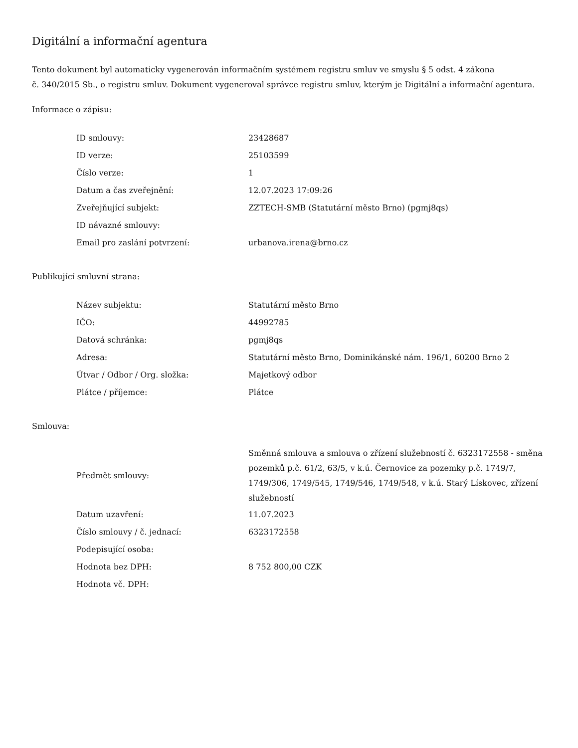Digitální a informační agentura
Tento dokument byl automaticky vygenerován informačním systémem registru smluv ve smyslu § 5 odst. 4 zákona
č. 340/2015 Sb., o registru smluv. Dokument vygeneroval správce registru smluv, kterým je Digitální a informační agentura.
Informace o zápisu:
| ID smlouvy: | 23428687 |
| ID verze: | 25103599 |
| Číslo verze: | 1 |
| Datum a čas zveřejnění: | 12.07.2023 17:09:26 |
| Zveřejňující subjekt: | ZZTECH-SMB (Statutární město Brno) (pgmj8qs) |
| ID návazné smlouvy: | |
| Email pro zaslání potvrzení: | urbanova.irena@brno.cz |
Publikující smluvní strana:
| Název subjektu: | Statutární město Brno |
| IČO: | 44992785 |
| Datová schránka: | pgmj8qs |
| Adresa: | Statutární město Brno, Dominikánské nám. 196/1, 60200 Brno 2 |
| Útvar / Odbor / Org. složka: | Majetkový odbor |
| Plátce / příjemce: | Plátce |
Smlouva:
| Předmět smlouvy: | Směnná smlouva a smlouva o zřízení služebností č. 6323172558 - směna pozemků p.č. 61/2, 63/5, v k.ú. Černovice za pozemky p.č. 1749/7, 1749/306, 1749/545, 1749/546, 1749/548, v k.ú. Starý Lískovec, zřízení služebností |
| Datum uzavření: | 11.07.2023 |
| Číslo smlouvy / č. jednací: | 6323172558 |
| Podepisující osoba: | |
| Hodnota bez DPH: | 8 752 800,00 CZK |
| Hodnota vč. DPH: | |